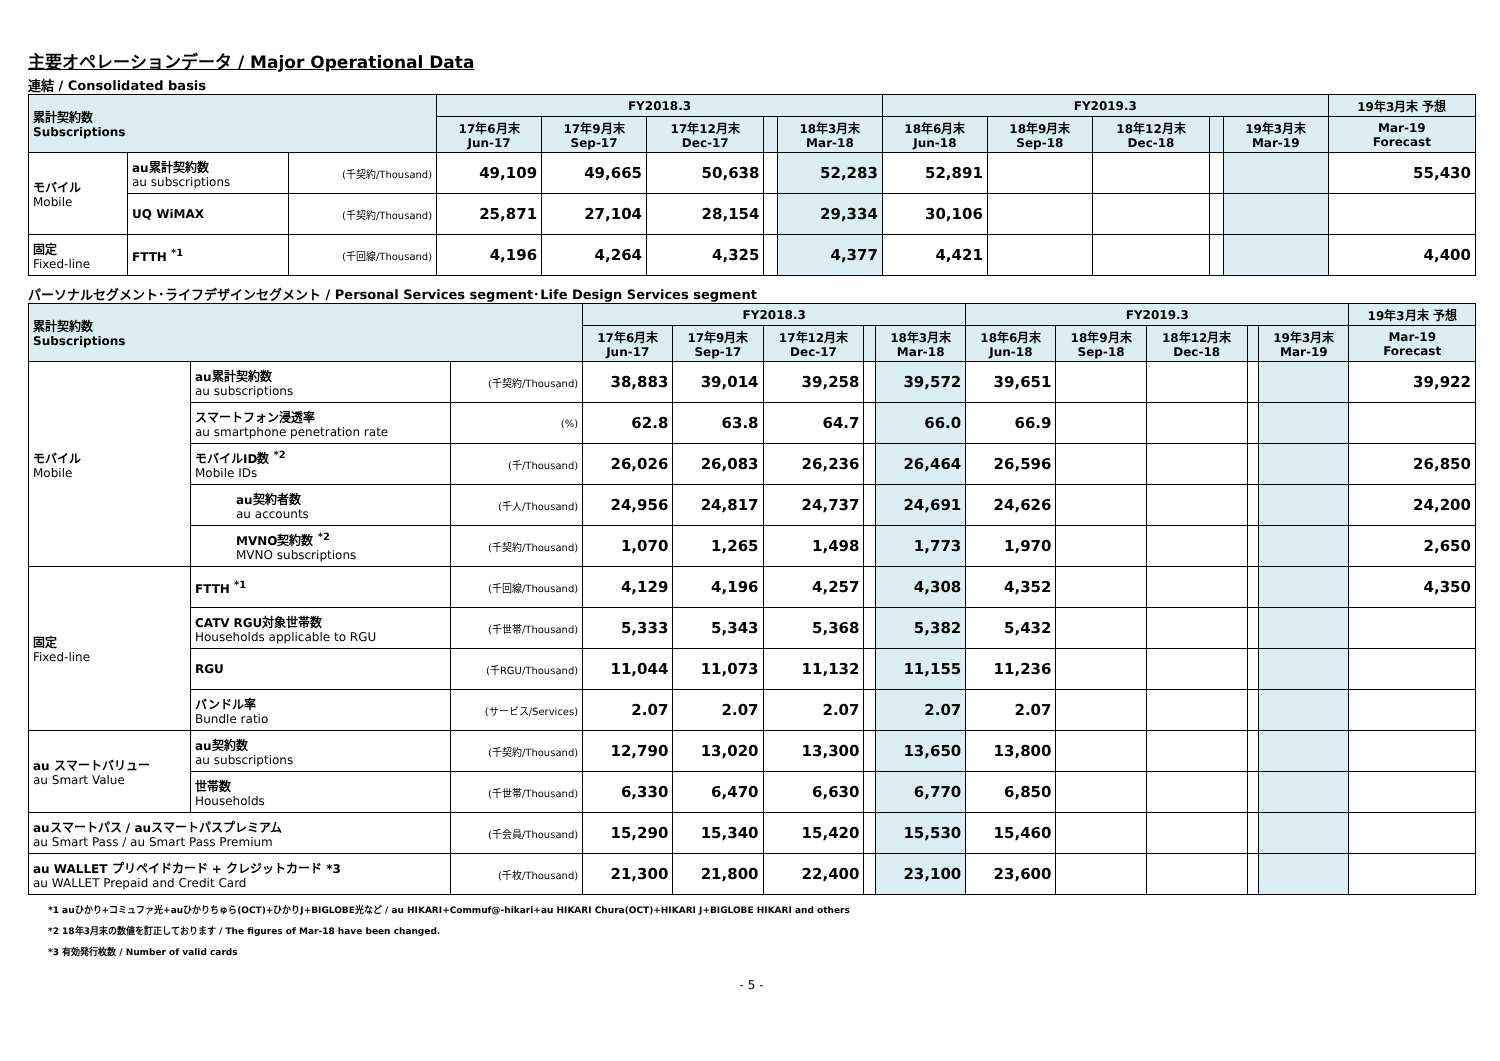主要オペレーションデータ / Major Operational Data
連結 / Consolidated basis
| 累計契約数 Subscriptions | | | FY2018.3 | | | | | FY2019.3 | | | | | 19年3月末 予想 |
| | | | 17年6月末 Jun-17 | 17年9月末 Sep-17 | 17年12月末 Dec-17 | | 18年3月末 Mar-18 | 18年6月末 Jun-18 | 18年9月末 Sep-18 | 18年12月末 Dec-18 | | 19年3月末 Mar-19 | Mar-19 Forecast |
| モバイル Mobile | au累計契約数 au subscriptions | (千契約/Thousand) | 49,109 | 49,665 | 50,638 | | 52,283 | 52,891 | | | | | 55,430 |
| | UQ WiMAX | (千契約/Thousand) | 25,871 | 27,104 | 28,154 | | 29,334 | 30,106 | | | | | |
| 固定 Fixed-line | FTTH <sup>*1</sup> | (千回線/Thousand) | 4,196 | 4,264 | 4,325 | | 4,377 | 4,421 | | | | | 4,400 |
パーソナルセグメント･ライフデザインセグメント / Personal Services segment･Life Design Services segment
| 累計契約数 Subscriptions | | | FY2018.3 | | | | | FY2019.3 | | | | | 19年3月末 予想 |
| | | | 17年6月末 Jun-17 | 17年9月末 Sep-17 | 17年12月末 Dec-17 | | 18年3月末 Mar-18 | 18年6月末 Jun-18 | 18年9月末 Sep-18 | 18年12月末 Dec-18 | | 19年3月末 Mar-19 | Mar-19 Forecast |
| モバイル Mobile | au累計契約数 au subscriptions | (千契約/Thousand) | 38,883 | 39,014 | 39,258 | | 39,572 | 39,651 | | | | | 39,922 |
| | スマートフォン浸透率 au smartphone penetration rate | (%) | 62.8 | 63.8 | 64.7 | | 66.0 | 66.9 | | | | | |
| | モバイルID数 <sup>*2</sup> Mobile IDs | (千/Thousand) | 26,026 | 26,083 | 26,236 | | 26,464 | 26,596 | | | | | 26,850 |
| | au契約者数 au accounts | (千人/Thousand) | 24,956 | 24,817 | 24,737 | | 24,691 | 24,626 | | | | | 24,200 |
| | MVNO契約数 <sup>*2</sup> MVNO subscriptions | (千契約/Thousand) | 1,070 | 1,265 | 1,498 | | 1,773 | 1,970 | | | | | 2,650 |
| 固定 Fixed-line | FTTH <sup>*1</sup> | (千回線/Thousand) | 4,129 | 4,196 | 4,257 | | 4,308 | 4,352 | | | | | 4,350 |
| | CATV RGU対象世帯数 Households applicable to RGU | (千世帯/Thousand) | 5,333 | 5,343 | 5,368 | | 5,382 | 5,432 | | | | | |
| | RGU | (千RGU/Thousand) | 11,044 | 11,073 | 11,132 | | 11,155 | 11,236 | | | | | |
| | バンドル率 Bundle ratio | (サービス/Services) | 2.07 | 2.07 | 2.07 | | 2.07 | 2.07 | | | | | |
| au スマートバリュー au Smart Value | au契約数 au subscriptions | (千契約/Thousand) | 12,790 | 13,020 | 13,300 | | 13,650 | 13,800 | | | | | |
| | 世帯数 Households | (千世帯/Thousand) | 6,330 | 6,470 | 6,630 | | 6,770 | 6,850 | | | | | |
| auスマートパス / auスマートパスプレミアム au Smart Pass / au Smart Pass Premium | | (千会員/Thousand) | 15,290 | 15,340 | 15,420 | | 15,530 | 15,460 | | | | | |
| au WALLET プリペイドカード + クレジットカード *3 au WALLET Prepaid and Credit Card | | (千枚/Thousand) | 21,300 | 21,800 | 22,400 | | 23,100 | 23,600 | | | | | |
*1 auひかり+コミュファ光+auひかりちゅら(OCT)+ひかりJ+BIGLOBE光など / au HIKARI+Commuf@-hikari+au HIKARI Chura(OCT)+HIKARI J+BIGLOBE HIKARI and others
*2 18年3月末の数値を訂正しております / The figures of Mar-18 have been changed.
*3 有効発行枚数 / Number of valid cards
- 5 -